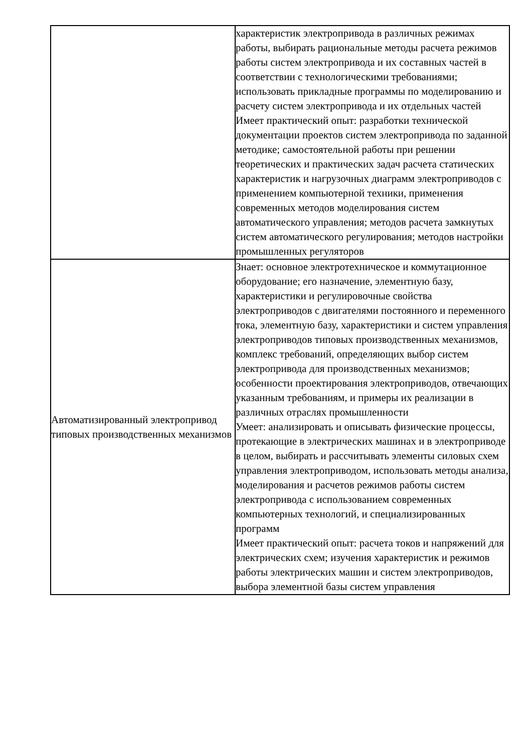| | характеристик электропривода в различных режимах работы, выбирать рациональные методы расчета режимов работы систем электропривода и их составных частей в соответствии с технологическими требованиями; использовать прикладные программы по моделированию и расчету систем электропривода и их отдельных частей Имеет практический опыт: разработки технической документации проектов систем электропривода по заданной методике; самостоятельной работы при решении теоретических и практических задач расчета статических характеристик и нагрузочных диаграмм электроприводов с применением компьютерной техники, применения современных методов моделирования систем автоматического управления; методов расчета замкнутых систем автоматического регулирования; методов настройки промышленных регуляторов |
| Автоматизированный электропривод типовых производственных механизмов | Знает: основное электротехническое и коммутационное оборудование; его назначение, элементную базу, характеристики и регулировочные свойства электроприводов с двигателями постоянного и переменного тока, элементную базу, характеристики и систем управления электроприводов типовых производственных механизмов, комплекс требований, определяющих выбор систем электропривода для производственных механизмов; особенности проектирования электроприводов, отвечающих указанным требованиям, и примеры их реализации в различных отраслях промышленности Умеет: анализировать и описывать физические процессы, протекающие в электрических машинах и в электроприводе в целом, выбирать и рассчитывать элементы силовых схем управления электроприводом, использовать методы анализа, моделирования и расчетов режимов работы систем электропривода с использованием современных компьютерных технологий, и специализированных программ Имеет практический опыт: расчета токов и напряжений для электрических схем; изучения характеристик и режимов работы электрических машин и систем электроприводов, выбора элементной базы систем управления |